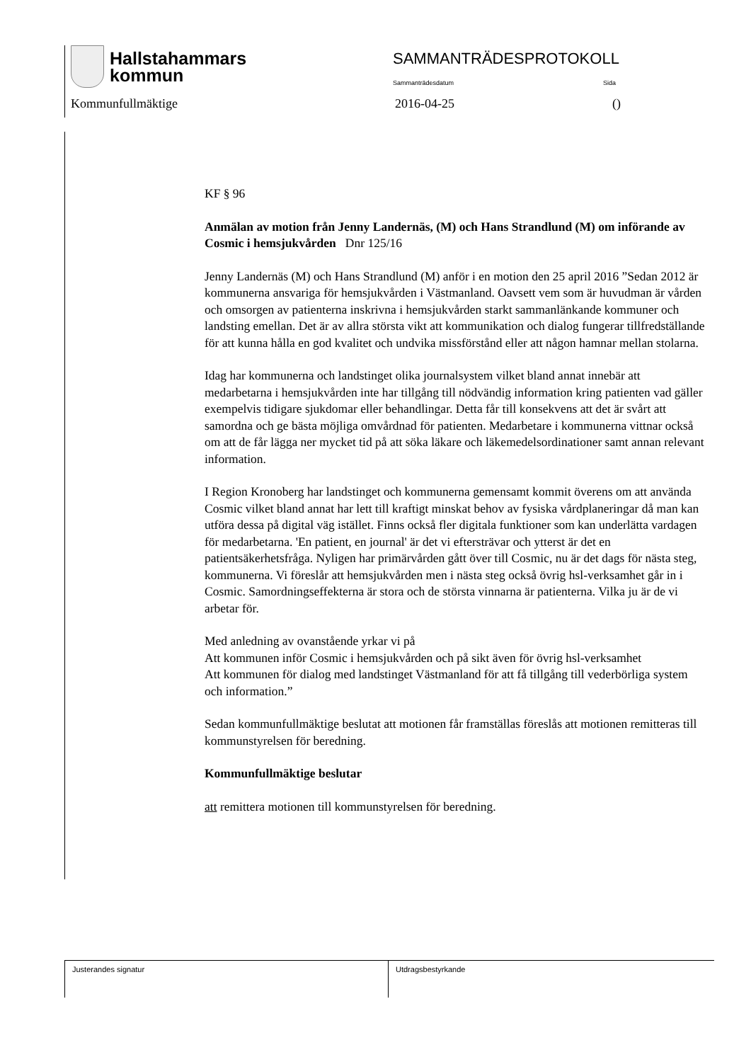Hallstahammars
kommun
SAMMANTRÄDESPROTOKOLL
Sammanträdesdatum Sida
Kommunfullmäktige 2016-04-25 ()
KF § 96
Anmälan av motion från Jenny Landernäs, (M) och Hans Strandlund (M) om införande av Cosmic i hemsjukvården Dnr 125/16
Jenny Landernäs (M) och Hans Strandlund (M) anför i en motion den 25 april 2016 ”Sedan 2012 är kommunerna ansvariga för hemsjukvården i Västmanland. Oavsett vem som är huvudman är vården och omsorgen av patienterna inskrivna i hemsjukvården starkt sammanlänkande kommuner och landsting emellan. Det är av allra största vikt att kommunikation och dialog fungerar tillfredställande för att kunna hålla en god kvalitet och undvika missförstånd eller att någon hamnar mellan stolarna.
Idag har kommunerna och landstinget olika journalsystem vilket bland annat innebär att medarbetarna i hemsjukvården inte har tillgång till nödvändig information kring patienten vad gäller exempelvis tidigare sjukdomar eller behandlingar. Detta får till konsekvens att det är svårt att samordna och ge bästa möjliga omvårdnad för patienten. Medarbetare i kommunerna vittnar också om att de får lägga ner mycket tid på att söka läkare och läkemedelsordinationer samt annan relevant information.
I Region Kronoberg har landstinget och kommunerna gemensamt kommit överens om att använda Cosmic vilket bland annat har lett till kraftigt minskat behov av fysiska vårdplaneringar då man kan utföra dessa på digital väg istället. Finns också fler digitala funktioner som kan underlätta vardagen för medarbetarna. 'En patient, en journal' är det vi eftersträvar och ytterst är det en patientsäkerhetsfråga. Nyligen har primärvården gått över till Cosmic, nu är det dags för nästa steg, kommunerna. Vi föreslår att hemsjukvården men i nästa steg också övrig hsl-verksamhet går in i Cosmic. Samordningseffekterna är stora och de största vinnarna är patienterna. Vilka ju är de vi arbetar för.
Med anledning av ovanstående yrkar vi på
Att kommunen inför Cosmic i hemsjukvården och på sikt även för övrig hsl-verksamhet
Att kommunen för dialog med landstinget Västmanland för att få tillgång till vederbörliga system och information.”
Sedan kommunfullmäktige beslutat att motionen får framställas föreslås att motionen remitteras till kommunstyrelsen för beredning.
Kommunfullmäktige beslutar
att remittera motionen till kommunstyrelsen för beredning.
Justerandes signatur Utdragsbestyrkande